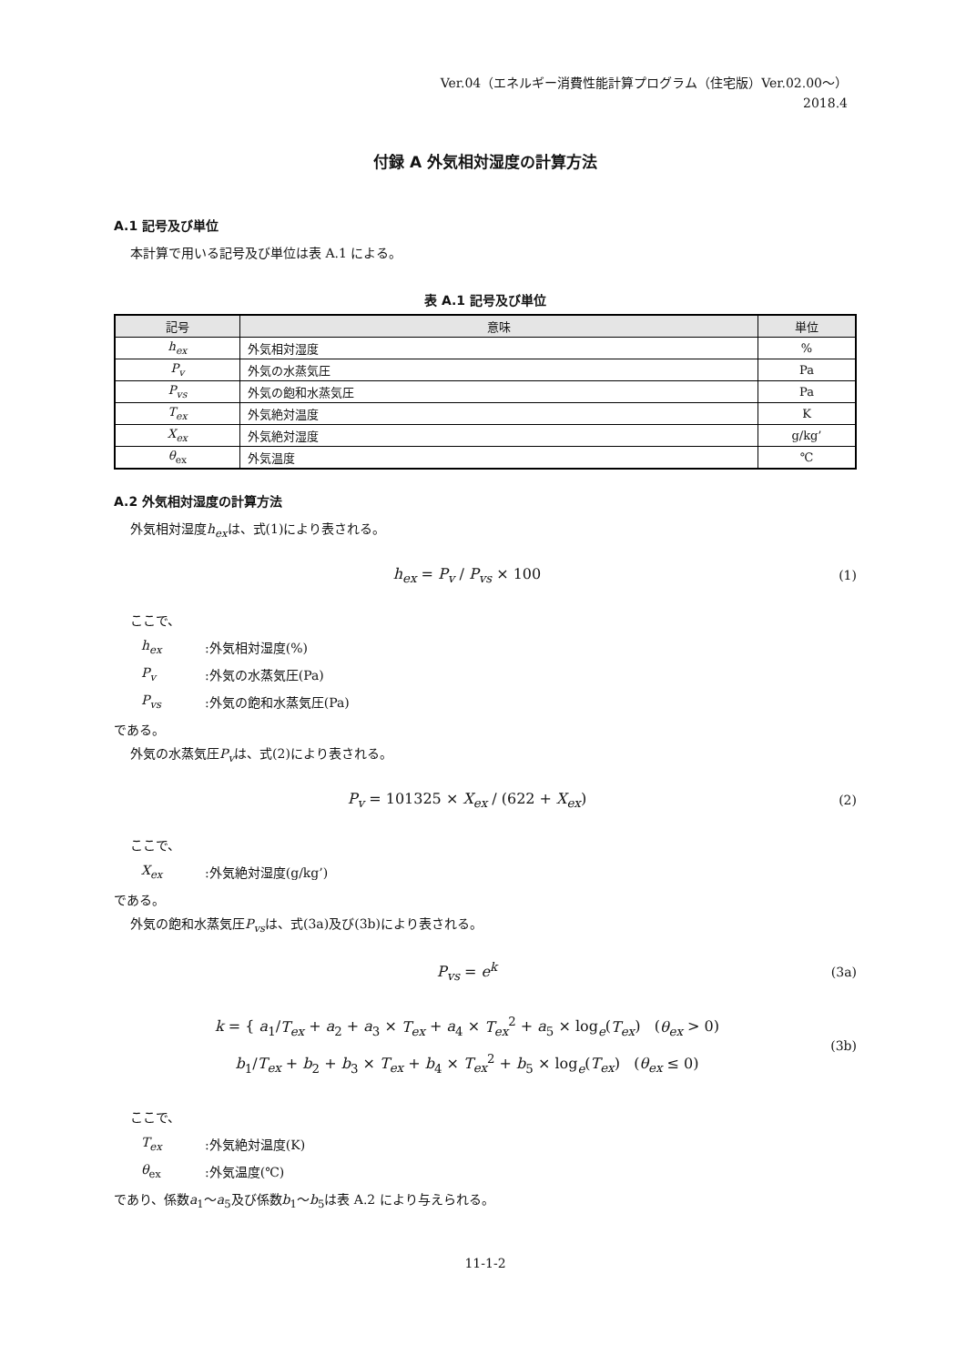Ver.04（エネルギー消費性能計算プログラム（住宅版）Ver.02.00～）
2018.4
付録 A 外気相対湿度の計算方法
A.1 記号及び単位
本計算で用いる記号及び単位は表 A.1 による。
表 A.1 記号及び単位
| 記号 | 意味 | 単位 |
| --- | --- | --- |
| h<sub>ex</sub> | 外気相対湿度 | % |
| P<sub>v</sub> | 外気の水蒸気圧 | Pa |
| P<sub>vs</sub> | 外気の飽和水蒸気圧 | Pa |
| T<sub>ex</sub> | 外気絶対温度 | K |
| X<sub>ex</sub> | 外気絶対湿度 | g/kg’ |
| θ<sub>ex</sub> | 外気温度 | ℃ |
A.2 外気相対湿度の計算方法
外気相対湿度h<sub>ex</sub>は、式(1)により表される。
h<sub>ex</sub> = P<sub>v</sub> / P<sub>vs</sub> × 100 (1)
ここで、
h<sub>ex</sub>:外気相対湿度(%)
P<sub>v</sub>:外気の水蒸気圧(Pa)
P<sub>vs</sub>:外気の飽和水蒸気圧(Pa)
である。
外気の水蒸気圧P<sub>v</sub>は、式(2)により表される。
P<sub>v</sub> = 101325 × X<sub>ex</sub> / (622 + X<sub>ex</sub>)
(2)
ここで、
X<sub>ex</sub>:外気絶対湿度(g/kg’)
である。
外気の飽和水蒸気圧P<sub>vs</sub>は、式(3a)及び(3b)により表される。
P<sub>vs</sub> = e<sup>k</sup> (3a)
k = { a<sub>1</sub>/T<sub>ex</sub> + a<sub>2</sub> + a<sub>3</sub> × T<sub>ex</sub> + a<sub>4</sub> × T<sub>ex</sub><sup>2</sup> + a<sub>5</sub> × log<sub>e</sub>(T<sub>ex</sub>) (θ<sub>ex</sub> > 0)
b<sub>1</sub>/T<sub>ex</sub> + b<sub>2</sub> + b<sub>3</sub> × T<sub>ex</sub> + b<sub>4</sub> × T<sub>ex</sub><sup>2</sup> + b<sub>5</sub> × log<sub>e</sub>(T<sub>ex</sub>) (θ<sub>ex</sub> ≤ 0)
(3b)
ここで、
T<sub>ex</sub>:外気絶対温度(K)
θ<sub>ex</sub>:外気温度(℃)
であり、係数a<sub>1</sub>～a<sub>5</sub>及び係数b<sub>1</sub>～b<sub>5</sub>は表 A.2 により与えられる。
11-1-2